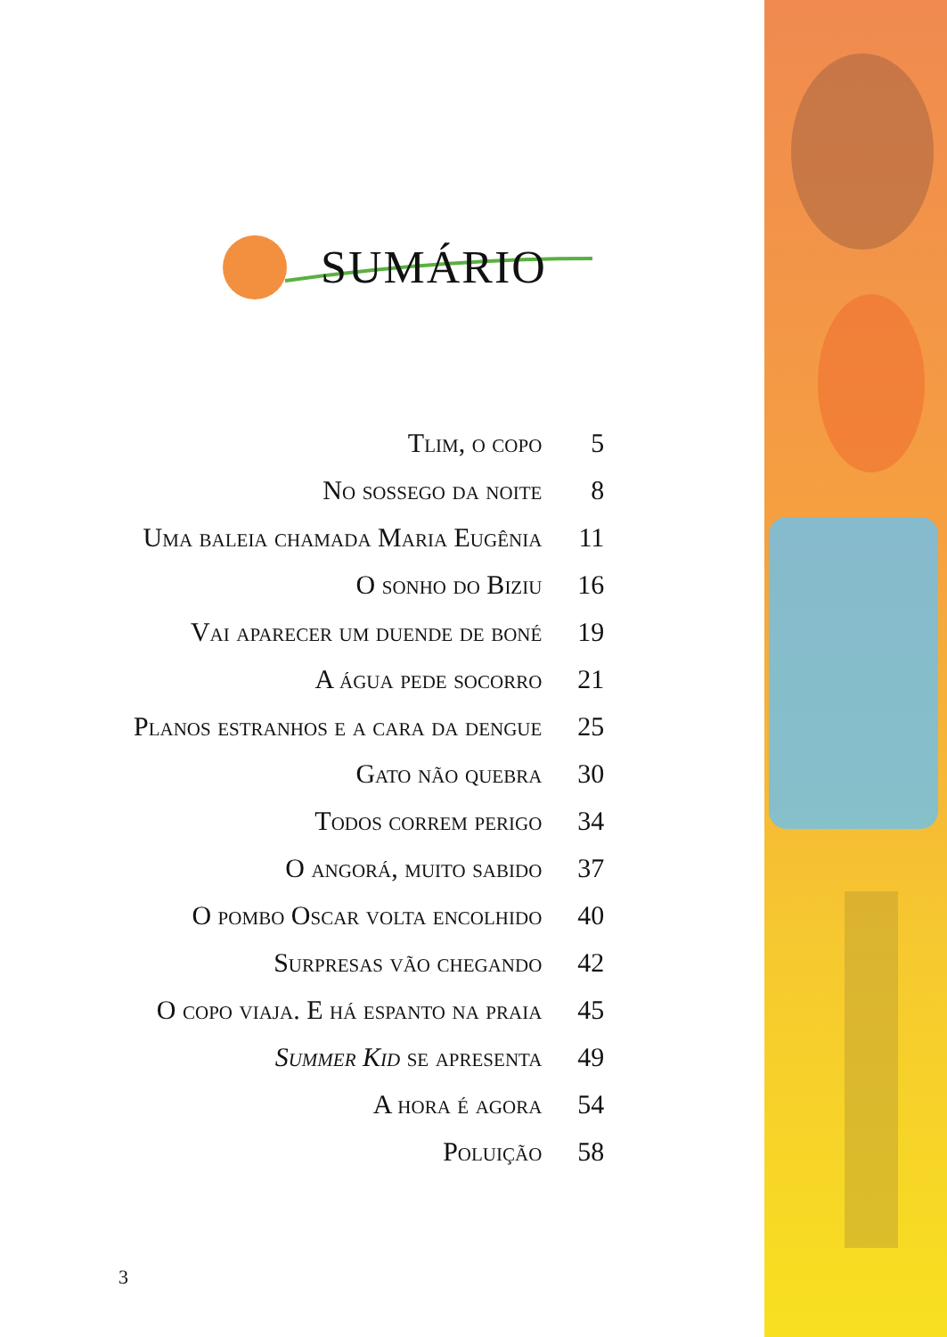SUMÁRIO
| Tlim, o copo | 5 |
| No sossego da noite | 8 |
| Uma baleia chamada Maria Eugênia | 11 |
| O sonho do Biziu | 16 |
| Vai aparecer um duende de boné | 19 |
| A água pede socorro | 21 |
| Planos estranhos e a cara da dengue | 25 |
| Gato não quebra | 30 |
| Todos correm perigo | 34 |
| O angorá, muito sabido | 37 |
| O pombo Oscar volta encolhido | 40 |
| Surpresas vão chegando | 42 |
| O copo viaja. E há espanto na praia | 45 |
| Summer Kid se apresenta | 49 |
| A hora é agora | 54 |
| Poluição | 58 |
3